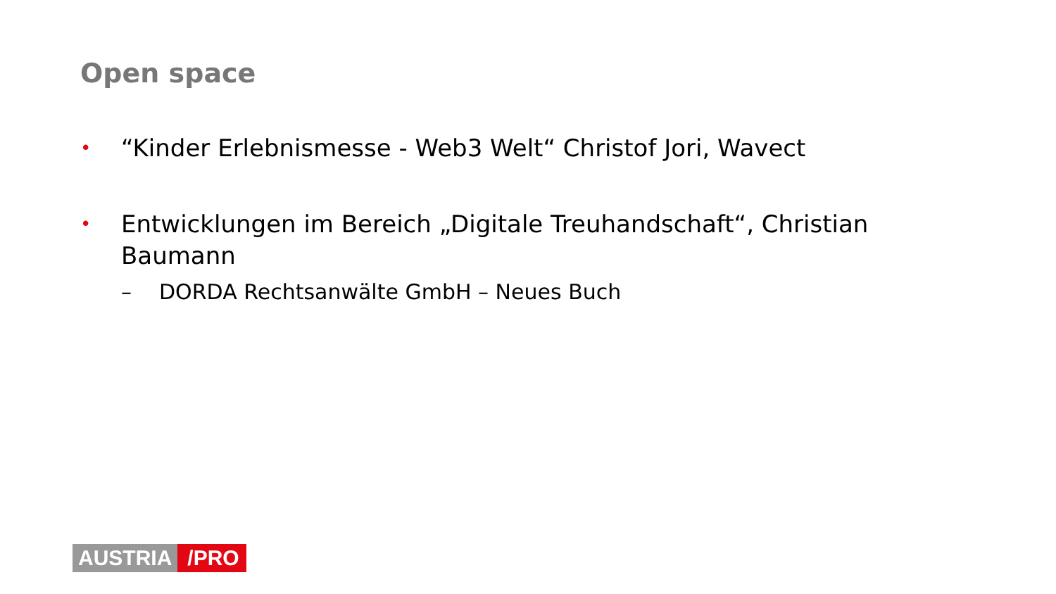Open space
• “Kinder Erlebnismesse - Web3 Welt“ Christof Jori, Wavect
• Entwicklungen im Bereich „Digitale Treuhandschaft“, Christian Baumann
– DORDA Rechtsanwälte GmbH – Neues Buch
AUSTRIA /PRO